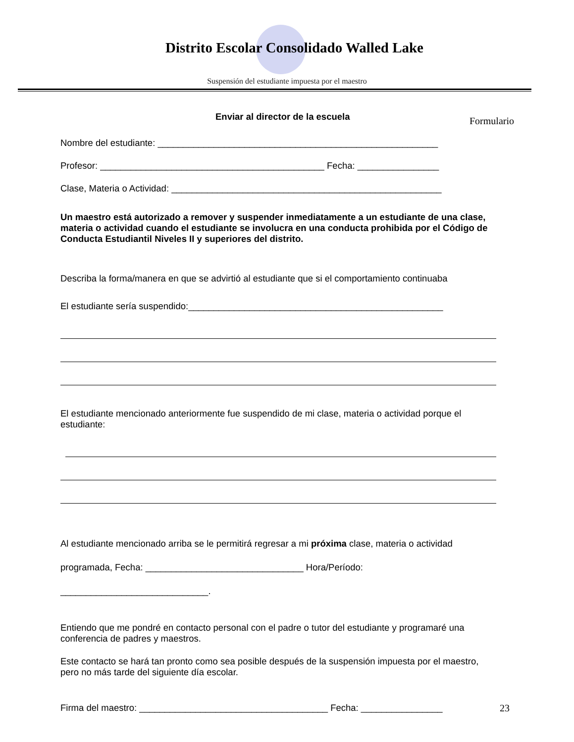Distrito Escolar Consolidado Walled Lake
Suspensión del estudiante impuesta por el maestro
Enviar al director de la escuela Formulario
Nombre del estudiante: _______________________________________________________
Profesor: ____________________________________________ Fecha: ________________
Clase, Materia o Actividad: _____________________________________________________
Un maestro está autorizado a remover y suspender inmediatamente a un estudiante de una clase, materia o actividad cuando el estudiante se involucra en una conducta prohibida por el Código de Conducta Estudiantil Niveles II y superiores del distrito.
Describa la forma/manera en que se advirtió al estudiante que si el comportamiento continuaba
El estudiante sería suspendido:__________________________________________________
El estudiante mencionado anteriormente fue suspendido de mi clase, materia o actividad porque el estudiante:
Al estudiante mencionado arriba se le permitirá regresar a mi próxima clase, materia o actividad
programada, Fecha: _______________________________ Hora/Período:
_____________________________.
Entiendo que me pondré en contacto personal con el padre o tutor del estudiante y programaré una conferencia de padres y maestros.
Este contacto se hará tan pronto como sea posible después de la suspensión impuesta por el maestro, pero no más tarde del siguiente día escolar.
Firma del maestro: _____________________________________ Fecha: ________________
23